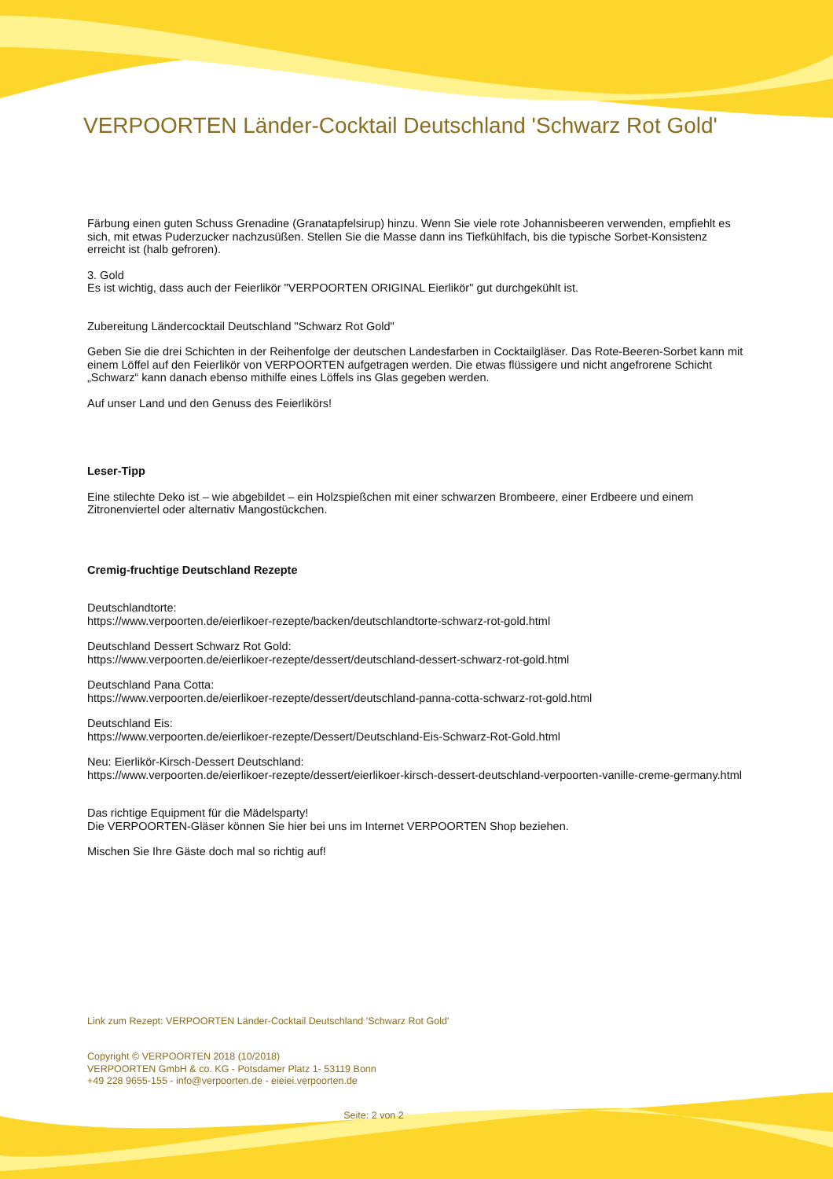VERPOORTEN Länder-Cocktail Deutschland 'Schwarz Rot Gold'
Färbung einen guten Schuss Grenadine (Granatapfelsirup) hinzu. Wenn Sie viele rote Johannisbeeren verwenden, empfiehlt es sich, mit etwas Puderzucker nachzusüßen. Stellen Sie die Masse dann ins Tiefkühlfach, bis die typische Sorbet-Konsistenz erreicht ist (halb gefroren).
3. Gold
Es ist wichtig, dass auch der Feierlikör "VERPOORTEN ORIGINAL Eierlikör" gut durchgekühlt ist.
Zubereitung Ländercocktail Deutschland "Schwarz Rot Gold"
Geben Sie die drei Schichten in der Reihenfolge der deutschen Landesfarben in Cocktailgläser. Das Rote-Beeren-Sorbet kann mit einem Löffel auf den Feierlikör von VERPOORTEN aufgetragen werden. Die etwas flüssigere und nicht angefrorene Schicht „Schwarz“ kann danach ebenso mithilfe eines Löffels ins Glas gegeben werden.
Auf unser Land und den Genuss des Feierlikörs!
Leser-Tipp
Eine stilechte Deko ist – wie abgebildet – ein Holzspießchen mit einer schwarzen Brombeere, einer Erdbeere und einem Zitronenviertel oder alternativ Mangostückchen.
Cremig-fruchtige Deutschland Rezepte
Deutschlandtorte:
https://www.verpoorten.de/eierlikoer-rezepte/backen/deutschlandtorte-schwarz-rot-gold.html
Deutschland Dessert Schwarz Rot Gold:
https://www.verpoorten.de/eierlikoer-rezepte/dessert/deutschland-dessert-schwarz-rot-gold.html
Deutschland Pana Cotta:
https://www.verpoorten.de/eierlikoer-rezepte/dessert/deutschland-panna-cotta-schwarz-rot-gold.html
Deutschland Eis:
https://www.verpoorten.de/eierlikoer-rezepte/Dessert/Deutschland-Eis-Schwarz-Rot-Gold.html
Neu: Eierlikör-Kirsch-Dessert Deutschland:
https://www.verpoorten.de/eierlikoer-rezepte/dessert/eierlikoer-kirsch-dessert-deutschland-verpoorten-vanille-creme-germany.html
Das richtige Equipment für die Mädelsparty!
Die VERPOORTEN-Gläser können Sie hier bei uns im Internet VERPOORTEN Shop beziehen.
Mischen Sie Ihre Gäste doch mal so richtig auf!
Link zum Rezept: VERPOORTEN Länder-Cocktail Deutschland 'Schwarz Rot Gold'
Copyright © VERPOORTEN 2018 (10/2018)
VERPOORTEN GmbH & co. KG - Potsdamer Platz 1- 53119 Bonn
+49 228 9655-155 - info@verpoorten.de - eieiei.verpoorten.de
Seite: 2 von 2